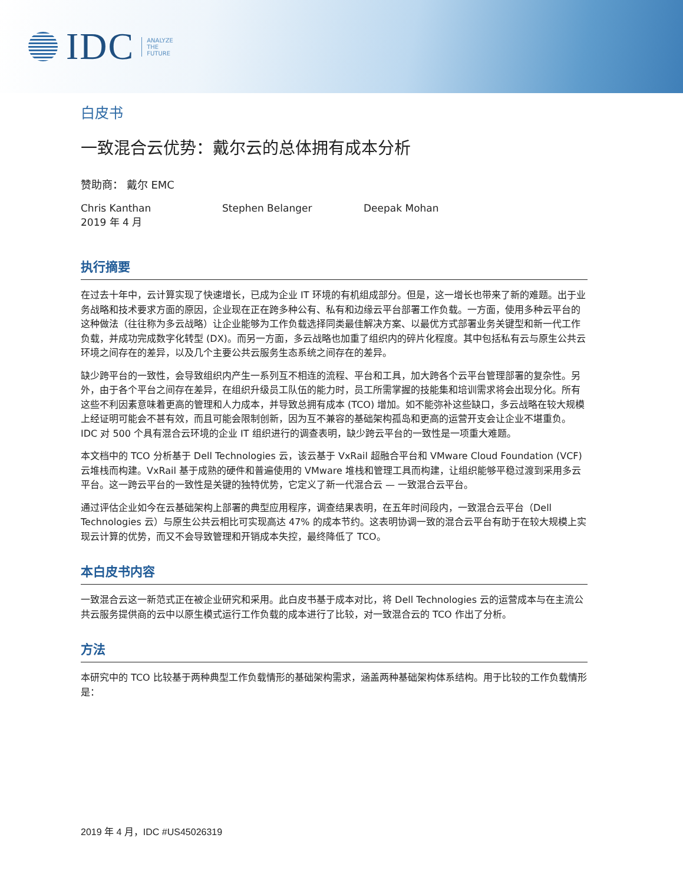IDC ANALYZE
THE
FUTURE
白皮书
一致混合云优势：戴尔云的总体拥有成本分析
赞助商： 戴尔 EMC
Chris Kanthan
2019 年 4 月
Stephen Belanger Deepak Mohan
执行摘要
在过去十年中，云计算实现了快速增长，已成为企业 IT 环境的有机组成部分。但是，这一增长也带来了新的难题。出于业务战略和技术要求方面的原因，企业现在正在跨多种公有、私有和边缘云平台部署工作负载。一方面，使用多种云平台的这种做法（往往称为多云战略）让企业能够为工作负载选择同类最佳解决方案、以最优方式部署业务关键型和新一代工作负载，并成功完成数字化转型 (DX)。而另一方面，多云战略也加重了组织内的碎片化程度。其中包括私有云与原生公共云环境之间存在的差异，以及几个主要公共云服务生态系统之间存在的差异。
缺少跨平台的一致性，会导致组织内产生一系列互不相连的流程、平台和工具，加大跨各个云平台管理部署的复杂性。另外，由于各个平台之间存在差异，在组织升级员工队伍的能力时，员工所需掌握的技能集和培训需求将会出现分化。所有这些不利因素意味着更高的管理和人力成本，并导致总拥有成本 (TCO) 增加。如不能弥补这些缺口，多云战略在较大规模上经证明可能会不甚有效，而且可能会限制创新，因为互不兼容的基础架构孤岛和更高的运营开支会让企业不堪重负。IDC 对 500 个具有混合云环境的企业 IT 组织进行的调查表明，缺少跨云平台的一致性是一项重大难题。
本文档中的 TCO 分析基于 Dell Technologies 云，该云基于 VxRail 超融合平台和 VMware Cloud Foundation (VCF) 云堆栈而构建。VxRail 基于成熟的硬件和普遍使用的 VMware 堆栈和管理工具而构建，让组织能够平稳过渡到采用多云平台。这一跨云平台的一致性是关键的独特优势，它定义了新一代混合云 — 一致混合云平台。
通过评估企业如今在云基础架构上部署的典型应用程序，调查结果表明，在五年时间段内，一致混合云平台（Dell Technologies 云）与原生公共云相比可实现高达 47% 的成本节约。这表明协调一致的混合云平台有助于在较大规模上实现云计算的优势，而又不会导致管理和开销成本失控，最终降低了 TCO。
本白皮书内容
一致混合云这一新范式正在被企业研究和采用。此白皮书基于成本对比，将 Dell Technologies 云的运营成本与在主流公共云服务提供商的云中以原生模式运行工作负载的成本进行了比较，对一致混合云的 TCO 作出了分析。
方法
本研究中的 TCO 比较基于两种典型工作负载情形的基础架构需求，涵盖两种基础架构体系结构。用于比较的工作负载情形是：
2019 年 4 月，IDC #US45026319